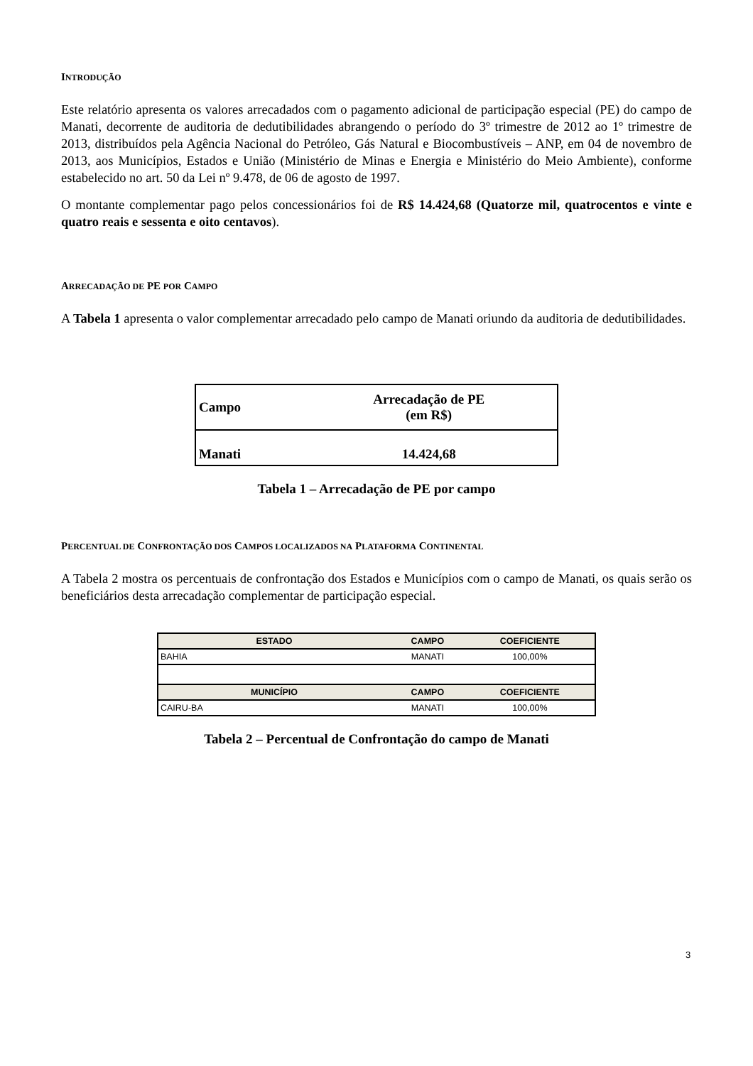INTRODUÇÃO
Este relatório apresenta os valores arrecadados com o pagamento adicional de participação especial (PE) do campo de Manati, decorrente de auditoria de dedutibilidades abrangendo o período do 3º trimestre de 2012 ao 1º trimestre de 2013, distribuídos pela Agência Nacional do Petróleo, Gás Natural e Biocombustíveis – ANP, em 04 de novembro de 2013, aos Municípios, Estados e União (Ministério de Minas e Energia e Ministério do Meio Ambiente), conforme estabelecido no art. 50 da Lei nº 9.478, de 06 de agosto de 1997.
O montante complementar pago pelos concessionários foi de R$ 14.424,68 (Quatorze mil, quatrocentos e vinte e quatro reais e sessenta e oito centavos).
ARRECADAÇÃO DE PE POR CAMPO
A Tabela 1 apresenta o valor complementar arrecadado pelo campo de Manati oriundo da auditoria de dedutibilidades.
| Campo | Arrecadação de PE (em R$) |
| Manati | 14.424,68 |
Tabela 1 – Arrecadação de PE por campo
PERCENTUAL DE CONFRONTAÇÃO DOS CAMPOS LOCALIZADOS NA PLATAFORMA CONTINENTAL
A Tabela 2 mostra os percentuais de confrontação dos Estados e Municípios com o campo de Manati, os quais serão os beneficiários desta arrecadação complementar de participação especial.
| ESTADO | CAMPO | COEFICIENTE |
| --- | --- | --- |
| BAHIA | MANATI | 100,00% |
| MUNICÍPIO | CAMPO | COEFICIENTE |
| CAIRU-BA | MANATI | 100,00% |
Tabela 2 – Percentual de Confrontação do campo de Manati
3